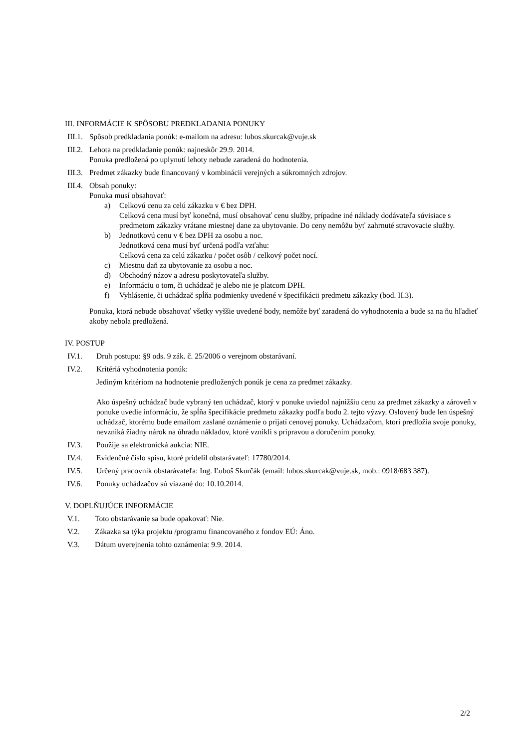III. INFORMÁCIE K SPÔSOBU PREDKLADANIA PONUKY
III.1.
Spôsob predkladania ponúk: e-mailom na adresu: lubos.skurcak@vuje.sk
III.2.
Lehota na predkladanie ponúk: najneskôr 29.9. 2014.
Ponuka predložená po uplynutí lehoty nebude zaradená do hodnotenia.
III.3.
Predmet zákazky bude financovaný v kombinácii verejných a súkromných zdrojov.
III.4.
Obsah ponuky:
Ponuka musí obsahovať:
a) Celkovú cenu za celú zákazku v € bez DPH.
Celková cena musí byť konečná, musí obsahovať cenu služby, prípadne iné náklady dodávateľa súvisiace s predmetom zákazky vrátane miestnej dane za ubytovanie. Do ceny nemôžu byť zahrnuté stravovacie služby.
b) Jednotkovú cenu v € bez DPH za osobu a noc.
Jednotková cena musí byť určená podľa vzťahu:
Celková cena za celú zákazku / počet osôb / celkový počet nocí.
c) Miestnu daň za ubytovanie za osobu a noc.
d) Obchodný názov a adresu poskytovateľa služby.
e) Informáciu o tom, či uchádzač je alebo nie je platcom DPH.
f) Vyhlásenie, či uchádzač spĺňa podmienky uvedené v špecifikácii predmetu zákazky (bod. II.3).
Ponuka, ktorá nebude obsahovať všetky vyššie uvedené body, nemôže byť zaradená do vyhodnotenia a bude sa na ňu hľadieť akoby nebola predložená.
IV. POSTUP
IV.1. Druh postupu: §9 ods. 9 zák. č. 25/2006 o verejnom obstarávaní.
IV.2. Kritériá vyhodnotenia ponúk:
Jediným kritériom na hodnotenie predložených ponúk je cena za predmet zákazky.
Ako úspešný uchádzač bude vybraný ten uchádzač, ktorý v ponuke uviedol najnižšiu cenu za predmet zákazky a zároveň v ponuke uvedie informáciu, že spĺňa špecifikácie predmetu zákazky podľa bodu 2. tejto výzvy. Oslovený bude len úspešný uchádzač, ktorému bude emailom zaslané oznámenie o prijatí cenovej ponuky. Uchádzačom, ktorí predložia svoje ponuky, nevzniká žiadny nárok na úhradu nákladov, ktoré vznikli s prípravou a doručením ponuky.
IV.3. Použije sa elektronická aukcia: NIE.
IV.4. Evidenčné číslo spisu, ktoré pridelil obstarávateľ: 17780/2014.
IV.5. Určený pracovník obstarávateľa: Ing. Ľuboš Skurčák (email: lubos.skurcak@vuje.sk, mob.: 0918/683 387).
IV.6. Ponuky uchádzačov sú viazané do: 10.10.2014.
V. DOPLŇUJÚCE INFORMÁCIE
V.1. Toto obstarávanie sa bude opakovať: Nie.
V.2. Zákazka sa týka projektu /programu financovaného z fondov EÚ: Áno.
V.3. Dátum uverejnenia tohto oznámenia: 9.9. 2014.
2/2